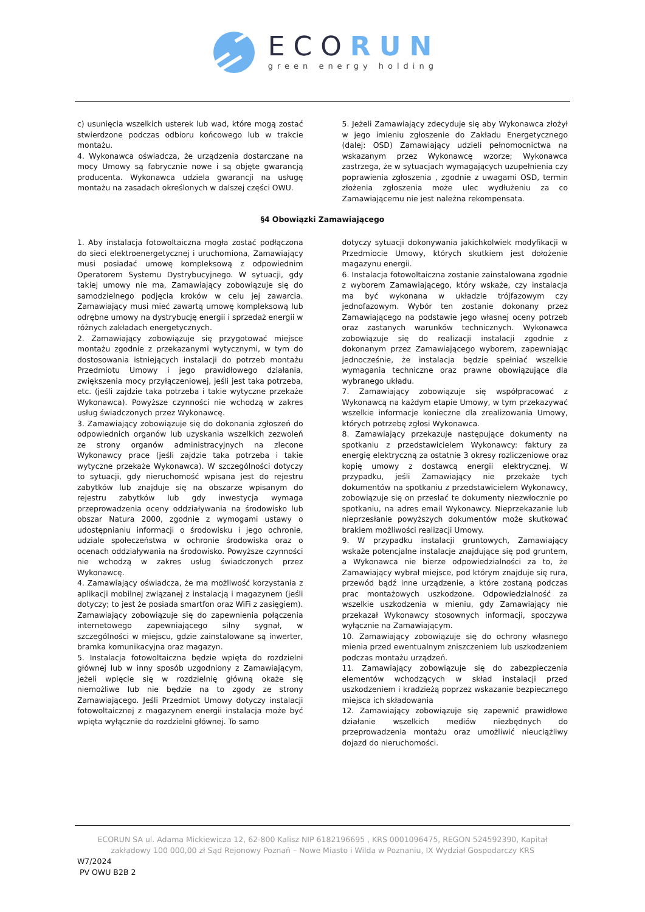ECORUN
green energy holding
c) usunięcia wszelkich usterek lub wad, które mogą zostać stwierdzone podczas odbioru końcowego lub w trakcie montażu.
4. Wykonawca oświadcza, że urządzenia dostarczane na mocy Umowy są fabrycznie nowe i są objęte gwarancją producenta. Wykonawca udziela gwarancji na usługę montażu na zasadach określonych w dalszej części OWU.
5. Jeżeli Zamawiający zdecyduje się aby Wykonawca złożył w jego imieniu zgłoszenie do Zakładu Energetycznego (dalej: OSD) Zamawiający udzieli pełnomocnictwa na wskazanym przez Wykonawcę wzorze; Wykonawca zastrzega, że w sytuacjach wymagających uzupełnienia czy poprawienia zgłoszenia , zgodnie z uwagami OSD, termin złożenia zgłoszenia może ulec wydłużeniu za co Zamawiającemu nie jest należna rekompensata.
§4 Obowiązki Zamawiającego
1. Aby instalacja fotowoltaiczna mogła zostać podłączona do sieci elektroenergetycznej i uruchomiona, Zamawiający musi posiadać umowę kompleksową z odpowiednim Operatorem Systemu Dystrybucyjnego. W sytuacji, gdy takiej umowy nie ma, Zamawiający zobowiązuje się do samodzielnego podjęcia kroków w celu jej zawarcia. Zamawiający musi mieć zawartą umowę kompleksową lub odrębne umowy na dystrybucję energii i sprzedaż energii w różnych zakładach energetycznych.
2. Zamawiający zobowiązuje się przygotować miejsce montażu zgodnie z przekazanymi wytycznymi, w tym do dostosowania istniejących instalacji do potrzeb montażu Przedmiotu Umowy i jego prawidłowego działania, zwiększenia mocy przyłączeniowej, jeśli jest taka potrzeba, etc. (jeśli zajdzie taka potrzeba i takie wytyczne przekaże Wykonawca). Powyższe czynności nie wchodzą w zakres usług świadczonych przez Wykonawcę.
3. Zamawiający zobowiązuje się do dokonania zgłoszeń do odpowiednich organów lub uzyskania wszelkich zezwoleń ze strony organów administracyjnych na zlecone Wykonawcy prace (jeśli zajdzie taka potrzeba i takie wytyczne przekaże Wykonawca). W szczególności dotyczy to sytuacji, gdy nieruchomość wpisana jest do rejestru zabytków lub znajduje się na obszarze wpisanym do rejestru zabytków lub gdy inwestycja wymaga przeprowadzenia oceny oddziaływania na środowisko lub obszar Natura 2000, zgodnie z wymogami ustawy o udostępnianiu informacji o środowisku i jego ochronie, udziale społeczeństwa w ochronie środowiska oraz o ocenach oddziaływania na środowisko. Powyższe czynności nie wchodzą w zakres usług świadczonych przez Wykonawcę.
4. Zamawiający oświadcza, że ma możliwość korzystania z aplikacji mobilnej związanej z instalacją i magazynem (jeśli dotyczy; to jest że posiada smartfon oraz WiFi z zasięgiem). Zamawiający zobowiązuje się do zapewnienia połączenia internetowego zapewniającego silny sygnał, w szczególności w miejscu, gdzie zainstalowane są inwerter, bramka komunikacyjna oraz magazyn.
5. Instalacja fotowoltaiczna będzie wpięta do rozdzielni głównej lub w inny sposób uzgodniony z Zamawiającym, jeżeli wpięcie się w rozdzielnię główną okaże się niemożliwe lub nie będzie na to zgody ze strony Zamawiającego. Jeśli Przedmiot Umowy dotyczy instalacji fotowoltaicznej z magazynem energii instalacja może być wpięta wyłącznie do rozdzielni głównej. To samo
dotyczy sytuacji dokonywania jakichkolwiek modyfikacji w Przedmiocie Umowy, których skutkiem jest dołożenie magazynu energii.
6. Instalacja fotowoltaiczna zostanie zainstalowana zgodnie z wyborem Zamawiającego, który wskaże, czy instalacja ma być wykonana w układzie trójfazowym czy jednofazowym. Wybór ten zostanie dokonany przez Zamawiającego na podstawie jego własnej oceny potrzeb oraz zastanych warunków technicznych. Wykonawca zobowiązuje się do realizacji instalacji zgodnie z dokonanym przez Zamawiającego wyborem, zapewniając jednocześnie, że instalacja będzie spełniać wszelkie wymagania techniczne oraz prawne obowiązujące dla wybranego układu.
7. Zamawiający zobowiązuje się współpracować z Wykonawcą na każdym etapie Umowy, w tym przekazywać wszelkie informacje konieczne dla zrealizowania Umowy, których potrzebę zgłosi Wykonawca.
8. Zamawiający przekazuje następujące dokumenty na spotkaniu z przedstawicielem Wykonawcy: faktury za energię elektryczną za ostatnie 3 okresy rozliczeniowe oraz kopię umowy z dostawcą energii elektrycznej. W przypadku, jeśli Zamawiający nie przekaże tych dokumentów na spotkaniu z przedstawicielem Wykonawcy, zobowiązuje się on przesłać te dokumenty niezwłocznie po spotkaniu, na adres email Wykonawcy. Nieprzekazanie lub nieprzesłanie powyższych dokumentów może skutkować brakiem możliwości realizacji Umowy.
9. W przypadku instalacji gruntowych, Zamawiający wskaże potencjalne instalacje znajdujące się pod gruntem, a Wykonawca nie bierze odpowiedzialności za to, że Zamawiający wybrał miejsce, pod którym znajduje się rura, przewód bądź inne urządzenie, a które zostaną podczas prac montażowych uszkodzone. Odpowiedzialność za wszelkie uszkodzenia w mieniu, gdy Zamawiający nie przekazał Wykonawcy stosownych informacji, spoczywa wyłącznie na Zamawiającym.
10. Zamawiający zobowiązuje się do ochrony własnego mienia przed ewentualnym zniszczeniem lub uszkodzeniem podczas montażu urządzeń.
11. Zamawiający zobowiązuje się do zabezpieczenia elementów wchodzących w skład instalacji przed uszkodzeniem i kradzieżą poprzez wskazanie bezpiecznego miejsca ich składowania
12. Zamawiający zobowiązuje się zapewnić prawidłowe działanie wszelkich mediów niezbędnych do przeprowadzenia montażu oraz umożliwić nieuciążliwy dojazd do nieruchomości.
ECORUN SA ul. Adama Mickiewicza 12, 62-800 Kalisz NIP 6182196695 , KRS 0001096475, REGON 524592390, Kapitał
zakładowy 100 000,00 zł Sąd Rejonowy Poznań – Nowe Miasto i Wilda w Poznaniu, IX Wydział Gospodarczy KRS
W7/2024
PV OWU B2B 2